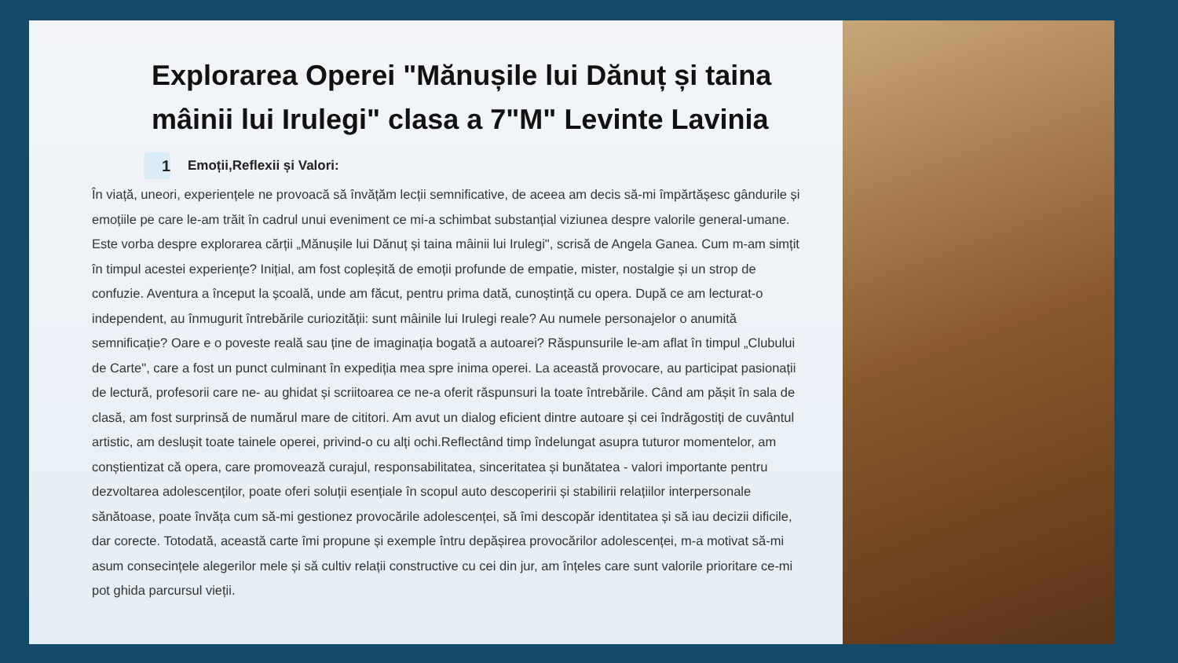Explorarea Operei "Mănușile lui Dănuț și taina mâinii lui Irulegi" clasa a 7"M" Levinte Lavinia
1 Emoții,Reflexii și Valori:
În viață, uneori, experiențele ne provoacă să învățăm lecții semnificative, de aceea am decis să-mi împărtășesc gândurile și emoțiile pe care le-am trăit în cadrul unui eveniment ce mi-a schimbat substanțial viziunea despre valorile general-umane. Este vorba despre explorarea cărții „Mănușile lui Dănuț și taina mâinii lui Irulegi", scrisă de Angela Ganea. Cum m-am simțit în timpul acestei experiențe? Inițial, am fost copleșită de emoții profunde de empatie, mister, nostalgie și un strop de confuzie. Aventura a început la școală, unde am făcut, pentru prima dată, cunoștință cu opera. După ce am lecturat-o independent, au înmugurit întrebările curiozității: sunt mâinile lui Irulegi reale? Au numele personajelor o anumită semnificație? Oare e o poveste reală sau ține de imaginația bogată a autoarei? Răspunsurile le-am aflat în timpul „Clubului de Carte", care a fost un punct culminant în expediția mea spre inima operei. La această provocare, au participat pasionații de lectură, profesorii care ne- au ghidat și scriitoarea ce ne-a oferit răspunsuri la toate întrebările. Când am pășit în sala de clasă, am fost surprinsă de numărul mare de cititori. Am avut un dialog eficient dintre autoare și cei îndrăgostiți de cuvântul artistic, am deslușit toate tainele operei, privind-o cu alți ochi.Reflectând timp îndelungat asupra tuturor momentelor, am conștientizat că opera, care promovează curajul, responsabilitatea, sinceritatea și bunătatea - valori importante pentru dezvoltarea adolescenților, poate oferi soluții esențiale în scopul auto descoperirii și stabilirii relațiilor interpersonale sănătoase, poate învăța cum să-mi gestionez provocările adolescenței, să îmi descopăr identitatea și să iau decizii dificile, dar corecte. Totodată, această carte îmi propune și exemple întru depășirea provocărilor adolescenței, m-a motivat să-mi asum consecințele alegerilor mele și să cultiv relații constructive cu cei din jur, am înțeles care sunt valorile prioritare ce-mi pot ghida parcursul vieții.